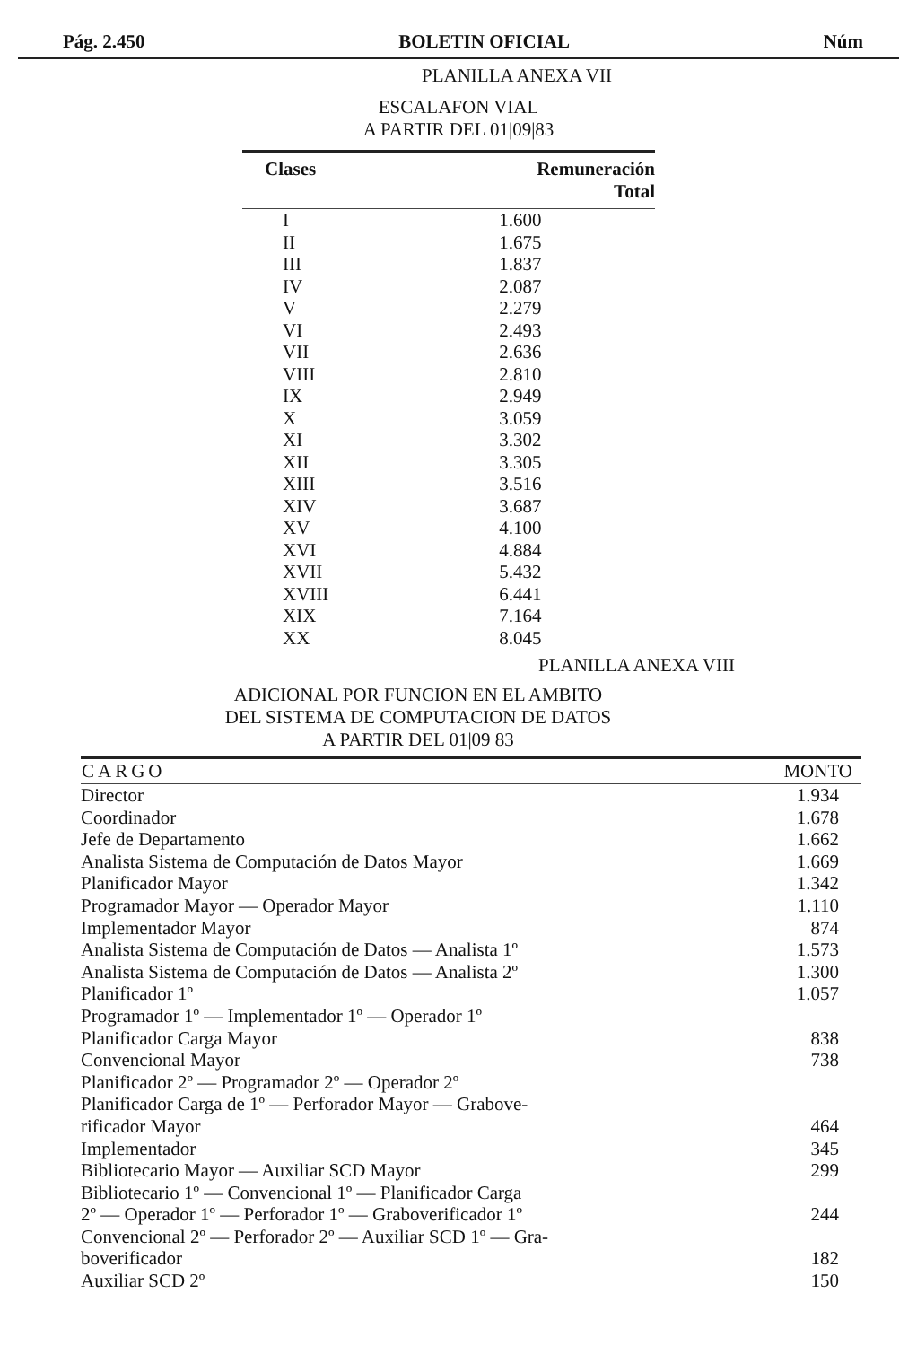Pág. 2.450 BOLETIN OFICIAL Núm
PLANILLA ANEXA VII
ESCALAFON VIAL
A PARTIR DEL 01|09|83
| Clases | Remuneración Total |
| --- | --- |
| I | 1.600 |
| II | 1.675 |
| III | 1.837 |
| IV | 2.087 |
| V | 2.279 |
| VI | 2.493 |
| VII | 2.636 |
| VIII | 2.810 |
| IX | 2.949 |
| X | 3.059 |
| XI | 3.302 |
| XII | 3.305 |
| XIII | 3.516 |
| XIV | 3.687 |
| XV | 4.100 |
| XVI | 4.884 |
| XVII | 5.432 |
| XVIII | 6.441 |
| XIX | 7.164 |
| XX | 8.045 |
PLANILLA ANEXA VIII
ADICIONAL POR FUNCION EN EL AMBITO
DEL SISTEMA DE COMPUTACION DE DATOS
A PARTIR DEL 01|09 83
| CARGO | MONTO |
| --- | --- |
| Director | 1.934 |
| Coordinador | 1.678 |
| Jefe de Departamento | 1.662 |
| Analista Sistema de Computación de Datos Mayor | 1.669 |
| Planificador Mayor | 1.342 |
| Programador Mayor — Operador Mayor | 1.110 |
| Implementador Mayor | 874 |
| Analista Sistema de Computación de Datos — Analista 1º | 1.573 |
| Analista Sistema de Computación de Datos — Analista 2º | 1.300 |
| Planificador 1º | 1.057 |
| Programador 1º — Implementador 1º — Operador 1º | |
| Planificador Carga Mayor | 838 |
| Convencional Mayor | 738 |
| Planificador 2º — Programador 2º — Operador 2º | |
| Planificador Carga de 1º — Perforador Mayor — Grabove- rificador Mayor | 464 |
| Implementador | 345 |
| Bibliotecario Mayor — Auxiliar SCD Mayor | 299 |
| Bibliotecario 1º — Convencional 1º — Planificador Carga 2º — Operador 1º — Perforador 1º — Graboverificador 1º | 244 |
| Convencional 2º — Perforador 2º — Auxiliar SCD 1º — Gra- boverificador | 182 |
| Auxiliar SCD 2º | 150 |